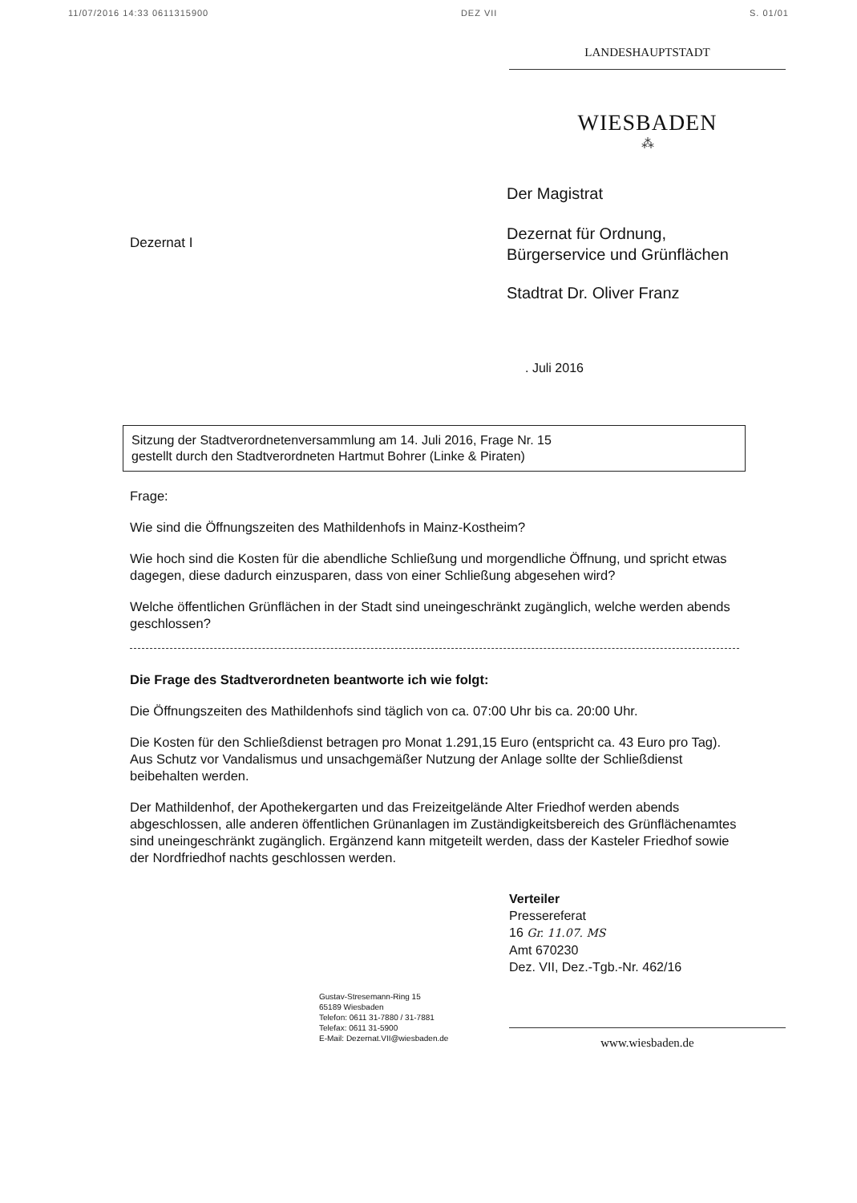11/07/2016 14:33 0611315900 DEZ VII S. 01/01
LANDESHAUPTSTADT
WIESBADEN
⁂
Dezernat I
Der Magistrat
Dezernat für Ordnung,
Bürgerservice und Grünflächen
Stadtrat Dr. Oliver Franz
. Juli 2016
Sitzung der Stadtverordnetenversammlung am 14. Juli 2016, Frage Nr. 15
gestellt durch den Stadtverordneten Hartmut Bohrer (Linke & Piraten)
Frage:
Wie sind die Öffnungszeiten des Mathildenhofs in Mainz-Kostheim?
Wie hoch sind die Kosten für die abendliche Schließung und morgendliche Öffnung, und spricht etwas dagegen, diese dadurch einzusparen, dass von einer Schließung abgesehen wird?
Welche öffentlichen Grünflächen in der Stadt sind uneingeschränkt zugänglich, welche werden abends geschlossen?
Die Frage des Stadtverordneten beantworte ich wie folgt:
Die Öffnungszeiten des Mathildenhofs sind täglich von ca. 07:00 Uhr bis ca. 20:00 Uhr.
Die Kosten für den Schließdienst betragen pro Monat 1.291,15 Euro (entspricht ca. 43 Euro pro Tag). Aus Schutz vor Vandalismus und unsachgemäßer Nutzung der Anlage sollte der Schließdienst beibehalten werden.
Der Mathildenhof, der Apothekergarten und das Freizeitgelände Alter Friedhof werden abends abgeschlossen, alle anderen öffentlichen Grünanlagen im Zuständigkeitsbereich des Grünflächenamtes sind uneingeschränkt zugänglich. Ergänzend kann mitgeteilt werden, dass der Kasteler Friedhof sowie der Nordfriedhof nachts geschlossen werden.
Verteiler
Pressereferat
16 Gr. 11.07. MS
Amt 670230
Dez. VII, Dez.-Tgb.-Nr. 462/16
Gustav-Stresemann-Ring 15
65189 Wiesbaden
Telefon: 0611 31-7880 / 31-7881
Telefax: 0611 31-5900
E-Mail: Dezernat.VII@wiesbaden.de
www.wiesbaden.de